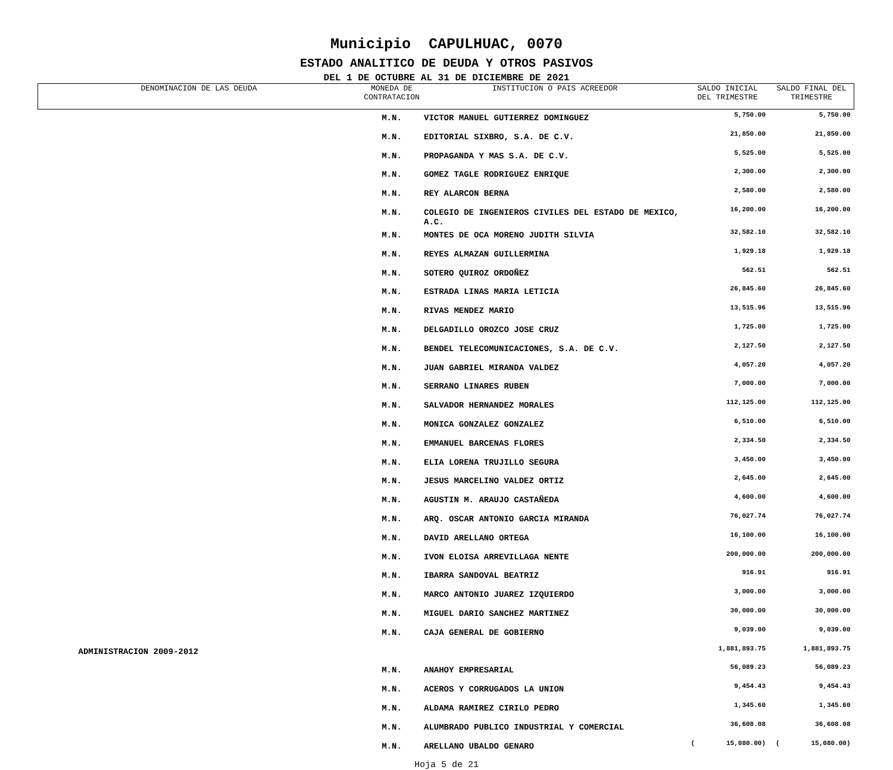Municipio CAPULHUAC, 0070
ESTADO ANALITICO DE DEUDA Y OTROS PASIVOS
DEL 1 DE OCTUBRE AL 31 DE DICIEMBRE DE 2021
| DENOMINACION DE LAS DEUDA | MONEDA DE CONTRATACION | INSTITUCION O PAIS ACREEDOR | SALDO INICIAL DEL TRIMESTRE | SALDO FINAL DEL TRIMESTRE |
| --- | --- | --- | --- | --- |
| | M.N. | VICTOR MANUEL GUTIERREZ DOMINGUEZ | 5,750.00 | 5,750.00 |
| | M.N. | EDITORIAL SIXBRO, S.A. DE C.V. | 21,850.00 | 21,850.00 |
| | M.N. | PROPAGANDA Y MAS S.A. DE C.V. | 5,525.00 | 5,525.00 |
| | M.N. | GOMEZ TAGLE RODRIGUEZ ENRIQUE | 2,300.00 | 2,300.00 |
| | M.N. | REY ALARCON BERNA | 2,580.00 | 2,580.00 |
| | M.N. | COLEGIO DE INGENIEROS CIVILES DEL ESTADO DE MEXICO, A.C. | 16,200.00 | 16,200.00 |
| | M.N. | MONTES DE OCA MORENO JUDITH SILVIA | 32,582.10 | 32,582.10 |
| | M.N. | REYES ALMAZAN GUILLERMINA | 1,929.18 | 1,929.18 |
| | M.N. | SOTERO QUIROZ ORDOÑEZ | 562.51 | 562.51 |
| | M.N. | ESTRADA LINAS MARIA LETICIA | 26,845.60 | 26,845.60 |
| | M.N. | RIVAS MENDEZ MARIO | 13,515.96 | 13,515.96 |
| | M.N. | DELGADILLO OROZCO JOSE CRUZ | 1,725.00 | 1,725.00 |
| | M.N. | BENDEL TELECOMUNICACIONES, S.A. DE C.V. | 2,127.50 | 2,127.50 |
| | M.N. | JUAN GABRIEL MIRANDA VALDEZ | 4,057.20 | 4,057.20 |
| | M.N. | SERRANO LINARES RUBEN | 7,000.00 | 7,000.00 |
| | M.N. | SALVADOR HERNANDEZ MORALES | 112,125.00 | 112,125.00 |
| | M.N. | MONICA GONZALEZ GONZALEZ | 6,510.00 | 6,510.00 |
| | M.N. | EMMANUEL BARCENAS FLORES | 2,334.50 | 2,334.50 |
| | M.N. | ELIA LORENA TRUJILLO SEGURA | 3,450.00 | 3,450.00 |
| | M.N. | JESUS MARCELINO VALDEZ ORTIZ | 2,645.00 | 2,645.00 |
| | M.N. | AGUSTIN M. ARAUJO CASTAÑEDA | 4,600.00 | 4,600.00 |
| | M.N. | ARQ. OSCAR ANTONIO GARCIA MIRANDA | 76,027.74 | 76,027.74 |
| | M.N. | DAVID ARELLANO ORTEGA | 16,100.00 | 16,100.00 |
| | M.N. | IVON ELOISA ARREVILLAGA NENTE | 200,000.00 | 200,000.00 |
| | M.N. | IBARRA SANDOVAL BEATRIZ | 916.91 | 916.91 |
| | M.N. | MARCO ANTONIO JUAREZ IZQUIERDO | 3,000.00 | 3,000.00 |
| | M.N. | MIGUEL DARIO SANCHEZ MARTINEZ | 30,000.00 | 30,000.00 |
| | M.N. | CAJA GENERAL DE GOBIERNO | 9,039.00 | 9,039.00 |
| ADMINISTRACION 2009-2012 | | | 1,881,893.75 | 1,881,893.75 |
| | M.N. | ANAHOY EMPRESARIAL | 56,089.23 | 56,089.23 |
| | M.N. | ACEROS Y CORRUGADOS LA UNION | 9,454.43 | 9,454.43 |
| | M.N. | ALDAMA RAMIREZ CIRILO PEDRO | 1,345.60 | 1,345.60 |
| | M.N. | ALUMBRADO PUBLICO INDUSTRIAL Y COMERCIAL | 36,608.08 | 36,608.08 |
| | M.N. | ARELLANO UBALDO GENARO | ( 15,080.00) | ( 15,080.00) |
Hoja 5 de 21